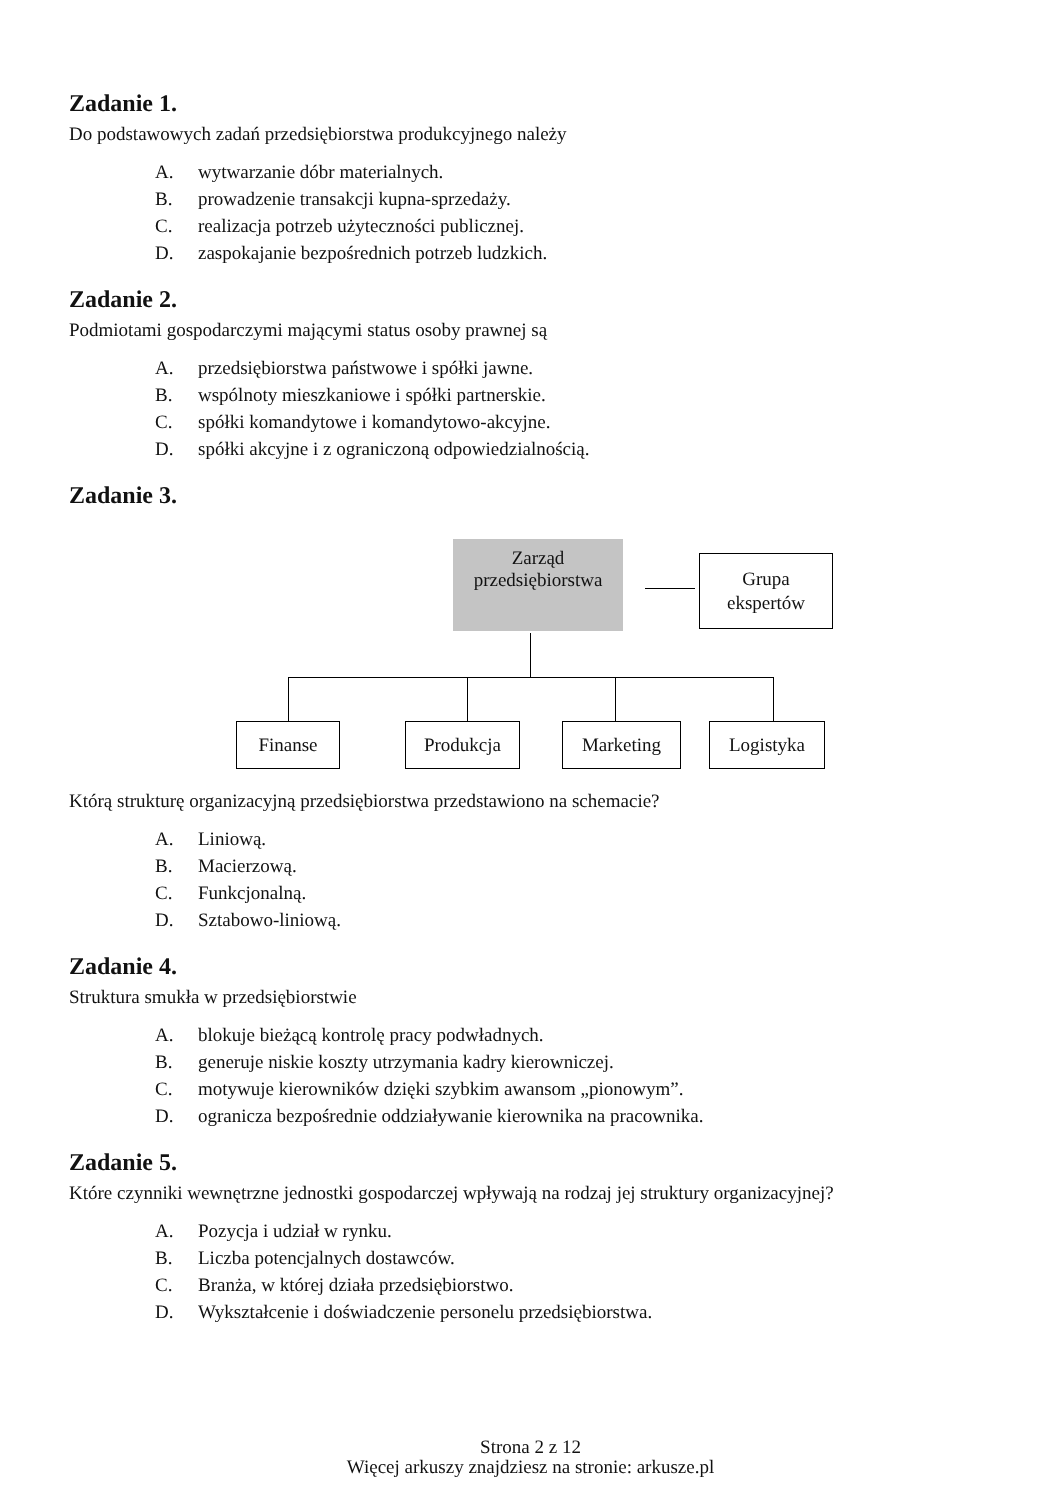Zadanie 1.
Do podstawowych zadań przedsiębiorstwa produkcyjnego należy
A. wytwarzanie dóbr materialnych.
B. prowadzenie transakcji kupna-sprzedaży.
C. realizacja potrzeb użyteczności publicznej.
D. zaspokajanie bezpośrednich potrzeb ludzkich.
Zadanie 2.
Podmiotami gospodarczymi mającymi status osoby prawnej są
A. przedsiębiorstwa państwowe i spółki jawne.
B. wspólnoty mieszkaniowe i spółki partnerskie.
C. spółki komandytowe i komandytowo-akcyjne.
D. spółki akcyjne i z ograniczoną odpowiedzialnością.
Zadanie 3.
Zarząd
przedsiębiorstwa
Grupa
ekspertów
Finanse Produkcja Marketing Logistyka
Którą strukturę organizacyjną przedsiębiorstwa przedstawiono na schemacie?
A. Liniową.
B. Macierzową.
C. Funkcjonalną.
D. Sztabowo-liniową.
Zadanie 4.
Struktura smukła w przedsiębiorstwie
A. blokuje bieżącą kontrolę pracy podwładnych.
B. generuje niskie koszty utrzymania kadry kierowniczej.
C. motywuje kierowników dzięki szybkim awansom „pionowym”.
D. ogranicza bezpośrednie oddziaływanie kierownika na pracownika.
Zadanie 5.
Które czynniki wewnętrzne jednostki gospodarczej wpływają na rodzaj jej struktury organizacyjnej?
A. Pozycja i udział w rynku.
B. Liczba potencjalnych dostawców.
C. Branża, w której działa przedsiębiorstwo.
D. Wykształcenie i doświadczenie personelu przedsiębiorstwa.
Strona 2 z 12
Więcej arkuszy znajdziesz na stronie: arkusze.pl